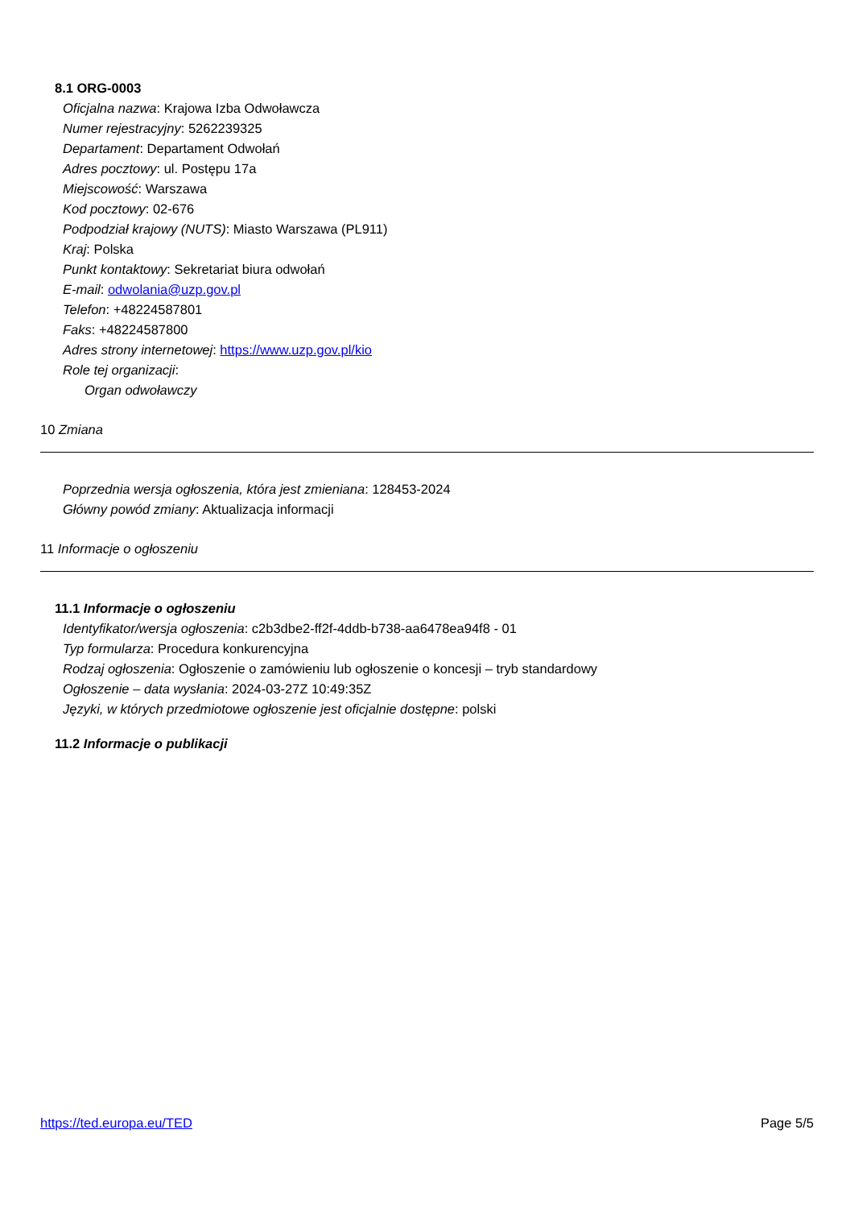8.1 ORG-0003
Oficjalna nazwa: Krajowa Izba Odwoławcza
Numer rejestracyjny: 5262239325
Departament: Departament Odwołań
Adres pocztowy: ul. Postępu 17a
Miejscowość: Warszawa
Kod pocztowy: 02-676
Podpodział krajowy (NUTS): Miasto Warszawa (PL911)
Kraj: Polska
Punkt kontaktowy: Sekretariat biura odwołań
E-mail: odwolania@uzp.gov.pl
Telefon: +48224587801
Faks: +48224587800
Adres strony internetowej: https://www.uzp.gov.pl/kio
Role tej organizacji:
Organ odwoławczy
10 Zmiana
Poprzednia wersja ogłoszenia, która jest zmieniana: 128453-2024
Główny powód zmiany: Aktualizacja informacji
11 Informacje o ogłoszeniu
11.1 Informacje o ogłoszeniu
Identyfikator/wersja ogłoszenia: c2b3dbe2-ff2f-4ddb-b738-aa6478ea94f8 - 01
Typ formularza: Procedura konkurencyjna
Rodzaj ogłoszenia: Ogłoszenie o zamówieniu lub ogłoszenie o koncesji – tryb standardowy
Ogłoszenie – data wysłania: 2024-03-27Z 10:49:35Z
Języki, w których przedmiotowe ogłoszenie jest oficjalnie dostępne: polski
11.2 Informacje o publikacji
https://ted.europa.eu/TED Page 5/5